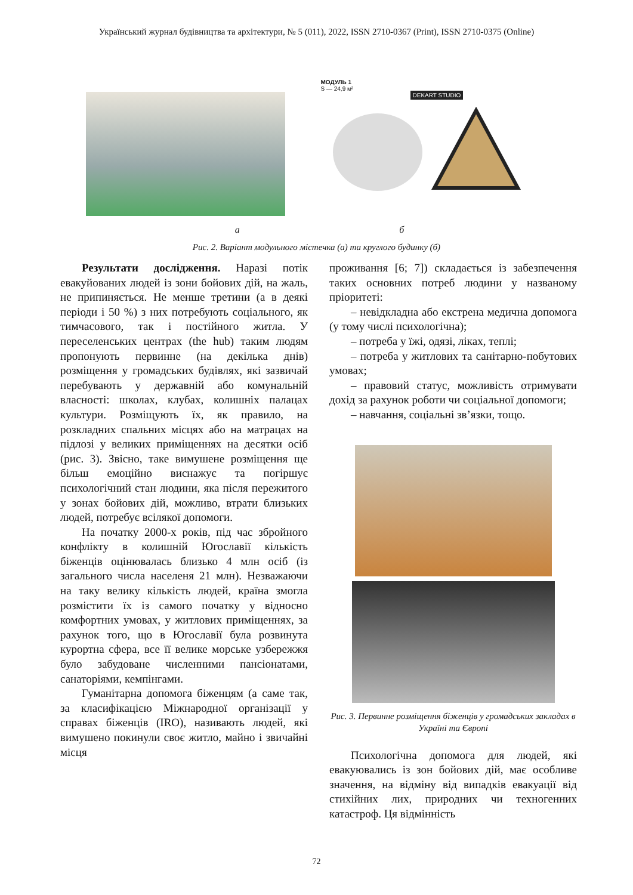Український журнал будівництва та архітектури, № 5 (011), 2022, ISSN 2710-0367 (Print), ISSN 2710-0375 (Online)
МОДУЛЬ 1
S — 24,9 м²
DEKART STUDIO
а б
Рис. 2. Варіант модульного містечка (а) та круглого будинку (б)
Результати дослідження. Наразі потік евакуйованих людей із зони бойових дій, на жаль, не припиняється. Не менше третини (а в деякі періоди і 50 %) з них потребують соціального, як тимчасового, так і постійного житла. У переселенських центрах (the hub) таким людям пропонують первинне (на декілька днів) розміщення у громадських будівлях, які зазвичай перебувають у державній або комунальній власності: школах, клубах, колишніх палацах культури. Розміщують їх, як правило, на розкладних спальних місцях або на матрацах на підлозі у великих приміщеннях на десятки осіб (рис. 3). Звісно, таке вимушене розміщення ще більш емоційно виснажує та погіршує психологічний стан людини, яка після пережитого у зонах бойових дій, можливо, втрати близьких людей, потребує всілякої допомоги.
На початку 2000-х років, під час збройного конфлікту в колишній Югославії кількість біженців оцінювалась близько 4 млн осіб (із загального числа населеня 21 млн). Незважаючи на таку велику кількість людей, країна змогла розмістити їх із самого початку у відносно комфортних умовах, у житлових приміщеннях, за рахунок того, що в Югославії була розвинута курортна сфера, все її велике морське узбережжя було забудоване численними пансіонатами, санаторіями, кемпінгами.
Гуманітарна допомога біженцям (а саме так, за класифікацією Міжнародної організації у справах біженців (IRO), називають людей, які вимушено покинули своє житло, майно і звичайні місця
проживання [6; 7]) складається із забезпечення таких основних потреб людини у названому пріоритеті:
– невідкладна або екстрена медична допомога (у тому числі психологічна);
– потреба у їжі, одязі, ліках, теплі;
– потреба у житлових та санітарно-побутових умовах;
– правовий статус, можливість отримувати дохід за рахунок роботи чи соціальної допомоги;
– навчання, соціальні зв’язки, тощо.
Рис. 3. Первинне розміщення біженців у громадських закладах в Україні та Європі
Психологічна допомога для людей, які евакуювались із зон бойових дій, має особливе значення, на відміну від випадків евакуації від стихійних лих, природних чи техногенних катастроф. Ця відмінність
72